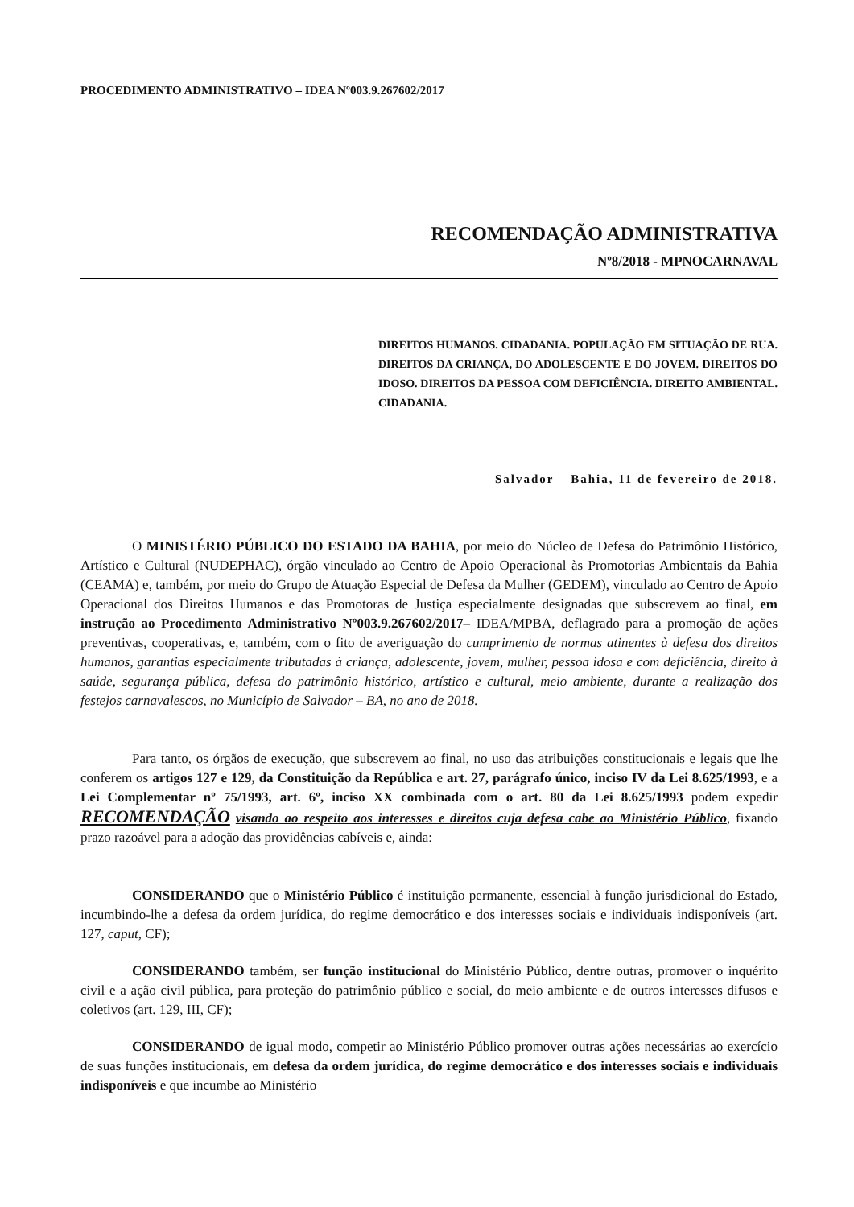PROCEDIMENTO ADMINISTRATIVO – IDEA Nº003.9.267602/2017
RECOMENDAÇÃO ADMINISTRATIVA
Nº8/2018 - MPNOCARNAVAL
DIREITOS HUMANOS. CIDADANIA. POPULAÇÃO EM SITUAÇÃO DE RUA. DIREITOS DA CRIANÇA, DO ADOLESCENTE E DO JOVEM. DIREITOS DO IDOSO. DIREITOS DA PESSOA COM DEFICIÊNCIA. DIREITO AMBIENTAL. CIDADANIA.
Salvador – Bahia, 11 de fevereiro de 2018.
O MINISTÉRIO PÚBLICO DO ESTADO DA BAHIA, por meio do Núcleo de Defesa do Patrimônio Histórico, Artístico e Cultural (NUDEPHAC), órgão vinculado ao Centro de Apoio Operacional às Promotorias Ambientais da Bahia (CEAMA) e, também, por meio do Grupo de Atuação Especial de Defesa da Mulher (GEDEM), vinculado ao Centro de Apoio Operacional dos Direitos Humanos e das Promotoras de Justiça especialmente designadas que subscrevem ao final, em instrução ao Procedimento Administrativo Nº003.9.267602/2017– IDEA/MPBA, deflagrado para a promoção de ações preventivas, cooperativas, e, também, com o fito de averiguação do cumprimento de normas atinentes à defesa dos direitos humanos, garantias especialmente tributadas à criança, adolescente, jovem, mulher, pessoa idosa e com deficiência, direito à saúde, segurança pública, defesa do patrimônio histórico, artístico e cultural, meio ambiente, durante a realização dos festejos carnavalescos, no Município de Salvador – BA, no ano de 2018.
Para tanto, os órgãos de execução, que subscrevem ao final, no uso das atribuições constitucionais e legais que lhe conferem os artigos 127 e 129, da Constituição da República e art. 27, parágrafo único, inciso IV da Lei 8.625/1993, e a Lei Complementar nº 75/1993, art. 6º, inciso XX combinada com o art. 80 da Lei 8.625/1993 podem expedir RECOMENDAÇÃO visando ao respeito aos interesses e direitos cuja defesa cabe ao Ministério Público, fixando prazo razoável para a adoção das providências cabíveis e, ainda:
CONSIDERANDO que o Ministério Público é instituição permanente, essencial à função jurisdicional do Estado, incumbindo-lhe a defesa da ordem jurídica, do regime democrático e dos interesses sociais e individuais indisponíveis (art. 127, caput, CF);
CONSIDERANDO também, ser função institucional do Ministério Público, dentre outras, promover o inquérito civil e a ação civil pública, para proteção do patrimônio público e social, do meio ambiente e de outros interesses difusos e coletivos (art. 129, III, CF);
CONSIDERANDO de igual modo, competir ao Ministério Público promover outras ações necessárias ao exercício de suas funções institucionais, em defesa da ordem jurídica, do regime democrático e dos interesses sociais e individuais indisponíveis e que incumbe ao Ministério